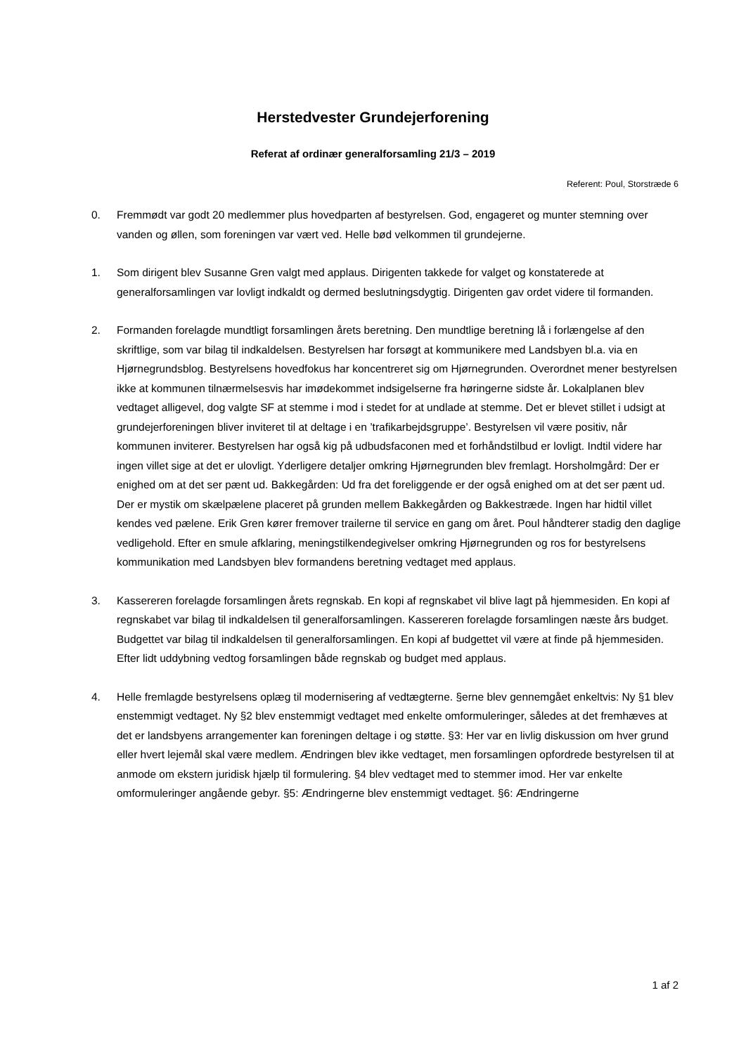Herstedvester Grundejerforening
Referat af ordinær generalforsamling 21/3 – 2019
Referent: Poul, Storstræde 6
0. Fremmødt var godt 20 medlemmer plus hovedparten af bestyrelsen. God, engageret og munter stemning over vanden og øllen, som foreningen var vært ved. Helle bød velkommen til grundejerne.
1. Som dirigent blev Susanne Gren valgt med applaus. Dirigenten takkede for valget og konstaterede at generalforsamlingen var lovligt indkaldt og dermed beslutningsdygtig. Dirigenten gav ordet videre til formanden.
2. Formanden forelagde mundtligt forsamlingen årets beretning. Den mundtlige beretning lå i forlængelse af den skriftlige, som var bilag til indkaldelsen. Bestyrelsen har forsøgt at kommunikere med Landsbyen bl.a. via en Hjørnegrundsblog. Bestyrelsens hovedfokus har koncentreret sig om Hjørnegrunden. Overordnet mener bestyrelsen ikke at kommunen tilnærmelsesvis har imødekommet indsigelserne fra høringerne sidste år. Lokalplanen blev vedtaget alligevel, dog valgte SF at stemme i mod i stedet for at undlade at stemme. Det er blevet stillet i udsigt at grundejerforeningen bliver inviteret til at deltage i en ’trafikarbejdsgruppe’. Bestyrelsen vil være positiv, når kommunen inviterer. Bestyrelsen har også kig på udbudsfaconen med et forhåndstilbud er lovligt. Indtil videre har ingen villet sige at det er ulovligt. Yderligere detaljer omkring Hjørnegrunden blev fremlagt. Horsholmgård: Der er enighed om at det ser pænt ud. Bakkegården: Ud fra det foreliggende er der også enighed om at det ser pænt ud. Der er mystik om skælpælene placeret på grunden mellem Bakkegården og Bakkestræde. Ingen har hidtil villet kendes ved pælene. Erik Gren kører fremover trailerne til service en gang om året. Poul håndterer stadig den daglige vedligehold. Efter en smule afklaring, meningstilkendegivelser omkring Hjørnegrunden og ros for bestyrelsens kommunikation med Landsbyen blev formandens beretning vedtaget med applaus.
3. Kassereren forelagde forsamlingen årets regnskab. En kopi af regnskabet vil blive lagt på hjemmesiden. En kopi af regnskabet var bilag til indkaldelsen til generalforsamlingen. Kassereren forelagde forsamlingen næste års budget. Budgettet var bilag til indkaldelsen til generalforsamlingen. En kopi af budgettet vil være at finde på hjemmesiden. Efter lidt uddybning vedtog forsamlingen både regnskab og budget med applaus.
4. Helle fremlagde bestyrelsens oplæg til modernisering af vedtægterne. §erne blev gennemgået enkeltvis: Ny §1 blev enstemmigt vedtaget. Ny §2 blev enstemmigt vedtaget med enkelte omformuleringer, således at det fremhæves at det er landsbyens arrangementer kan foreningen deltage i og støtte. §3: Her var en livlig diskussion om hver grund eller hvert lejemål skal være medlem. Ændringen blev ikke vedtaget, men forsamlingen opfordrede bestyrelsen til at anmode om ekstern juridisk hjælp til formulering. §4 blev vedtaget med to stemmer imod. Her var enkelte omformuleringer angående gebyr. §5: Ændringerne blev enstemmigt vedtaget. §6: Ændringerne
1 af 2